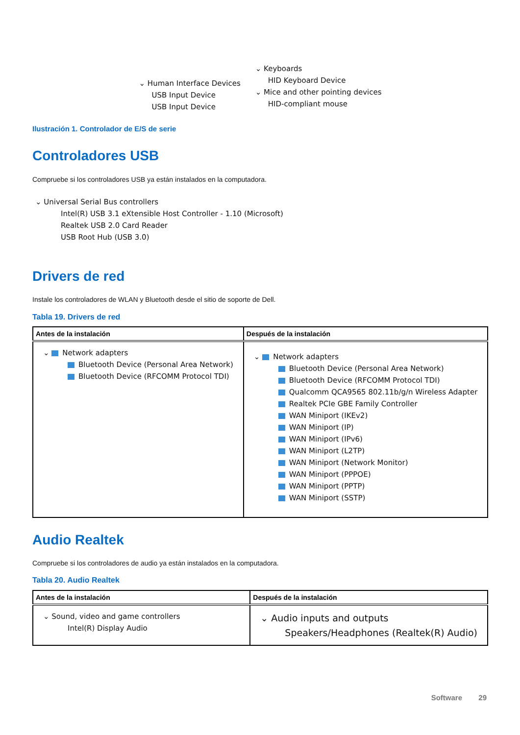⌄ Human Interface Devices
USB Input Device
USB Input Device
⌄ Keyboards
HID Keyboard Device
⌄ Mice and other pointing devices
HID-compliant mouse
Ilustración 1. Controlador de E/S de serie
Controladores USB
Compruebe si los controladores USB ya están instalados en la computadora.
⌄ Universal Serial Bus controllers
Intel(R) USB 3.1 eXtensible Host Controller - 1.10 (Microsoft)
Realtek USB 2.0 Card Reader
USB Root Hub (USB 3.0)
Drivers de red
Instale los controladores de WLAN y Bluetooth desde el sitio de soporte de Dell.
Tabla 19. Drivers de red
| Antes de la instalación | Después de la instalación |
| --- | --- |
| ⌄ Network adapters Bluetooth Device (Personal Area Network) Bluetooth Device (RFCOMM Protocol TDI) | ⌄ Network adapters Bluetooth Device (Personal Area Network) Bluetooth Device (RFCOMM Protocol TDI) Qualcomm QCA9565 802.11b/g/n Wireless Adapter Realtek PCIe GBE Family Controller WAN Miniport (IKEv2) WAN Miniport (IP) WAN Miniport (IPv6) WAN Miniport (L2TP) WAN Miniport (Network Monitor) WAN Miniport (PPPOE) WAN Miniport (PPTP) WAN Miniport (SSTP) |
Audio Realtek
Compruebe si los controladores de audio ya están instalados en la computadora.
Tabla 20. Audio Realtek
| Antes de la instalación | Después de la instalación |
| --- | --- |
| ⌄ Sound, video and game controllers Intel(R) Display Audio | ⌄ Audio inputs and outputs Speakers/Headphones (Realtek(R) Audio) |
Software 29